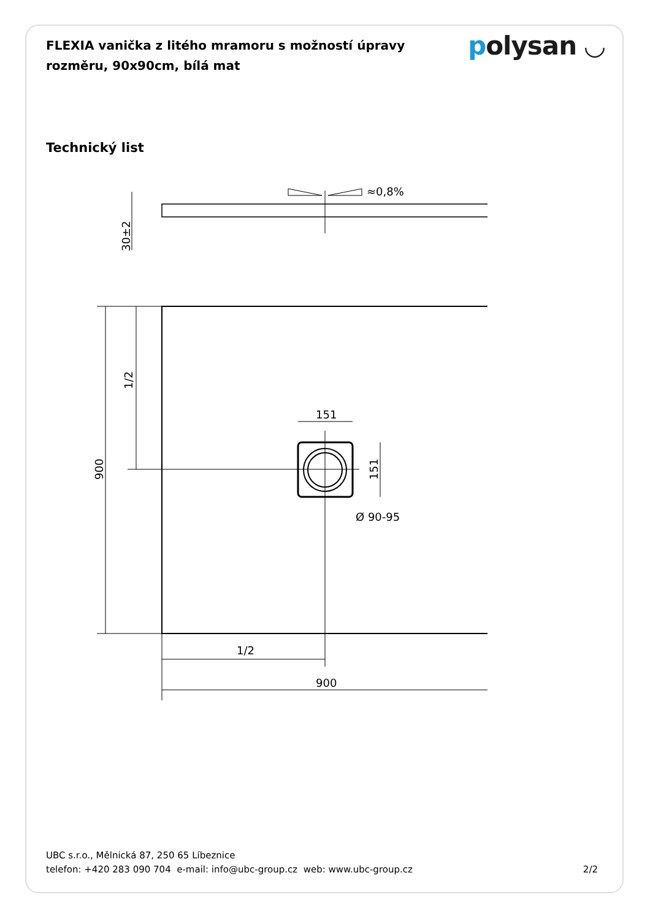FLEXIA vanička z litého mramoru s možností úpravy rozměru, 90x90cm, bílá mat
polysan ◡
Technický list
≈0,8%
30±2
900
1/2
151
151
Ø 90-95
1/2
900
UBC s.r.o., Mělnická 87, 250 65 Líbeznice
telefon: +420 283 090 704 e-mail: info@ubc-group.cz web: www.ubc-group.cz
2/2